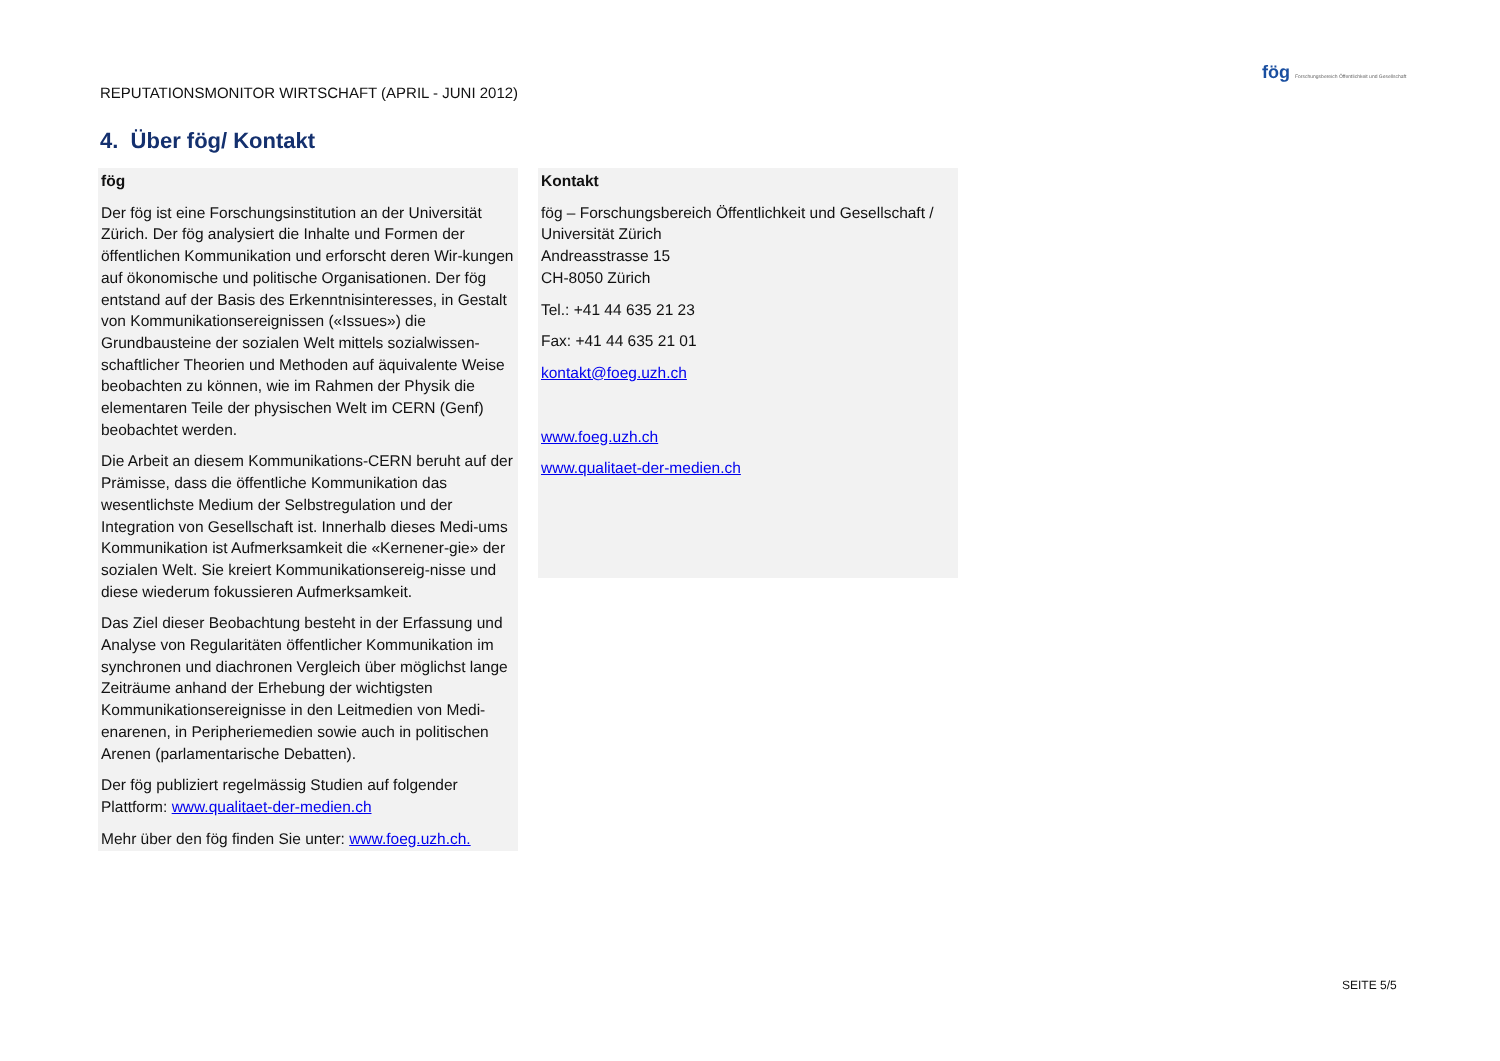REPUTATIONSMONITOR WIRTSCHAFT (APRIL - JUNI 2012)
fög Forschungsbereich Öffentlichkeit und Gesellschaft
4. Über fög/ Kontakt
fög
Der fög ist eine Forschungsinstitution an der Universität Zürich. Der fög analysiert die Inhalte und Formen der öffentlichen Kommunikation und erforscht deren Wir-kungen auf ökonomische und politische Organisationen. Der fög entstand auf der Basis des Erkenntnisinteresses, in Gestalt von Kommunikationsereignissen («Issues») die Grundbausteine der sozialen Welt mittels sozialwissen-schaftlicher Theorien und Methoden auf äquivalente Weise beobachten zu können, wie im Rahmen der Physik die elementaren Teile der physischen Welt im CERN (Genf) beobachtet werden.
Die Arbeit an diesem Kommunikations-CERN beruht auf der Prämisse, dass die öffentliche Kommunikation das wesentlichste Medium der Selbstregulation und der Integration von Gesellschaft ist. Innerhalb dieses Medi-ums Kommunikation ist Aufmerksamkeit die «Kernener-gie» der sozialen Welt. Sie kreiert Kommunikationsereig-nisse und diese wiederum fokussieren Aufmerksamkeit.
Das Ziel dieser Beobachtung besteht in der Erfassung und Analyse von Regularitäten öffentlicher Kommunikation im synchronen und diachronen Vergleich über möglichst lange Zeiträume anhand der Erhebung der wichtigsten Kommunikationsereignisse in den Leitmedien von Medi-enarenen, in Peripheriemedien sowie auch in politischen Arenen (parlamentarische Debatten).
Der fög publiziert regelmässig Studien auf folgender Plattform: www.qualitaet-der-medien.ch
Mehr über den fög finden Sie unter: www.foeg.uzh.ch.
Kontakt
fög – Forschungsbereich Öffentlichkeit und Gesellschaft / Universität Zürich
Andreasstrasse 15
CH-8050 Zürich
Tel.: +41 44 635 21 23
Fax: +41 44 635 21 01
kontakt@foeg.uzh.ch
www.foeg.uzh.ch
www.qualitaet-der-medien.ch
SEITE 5/5